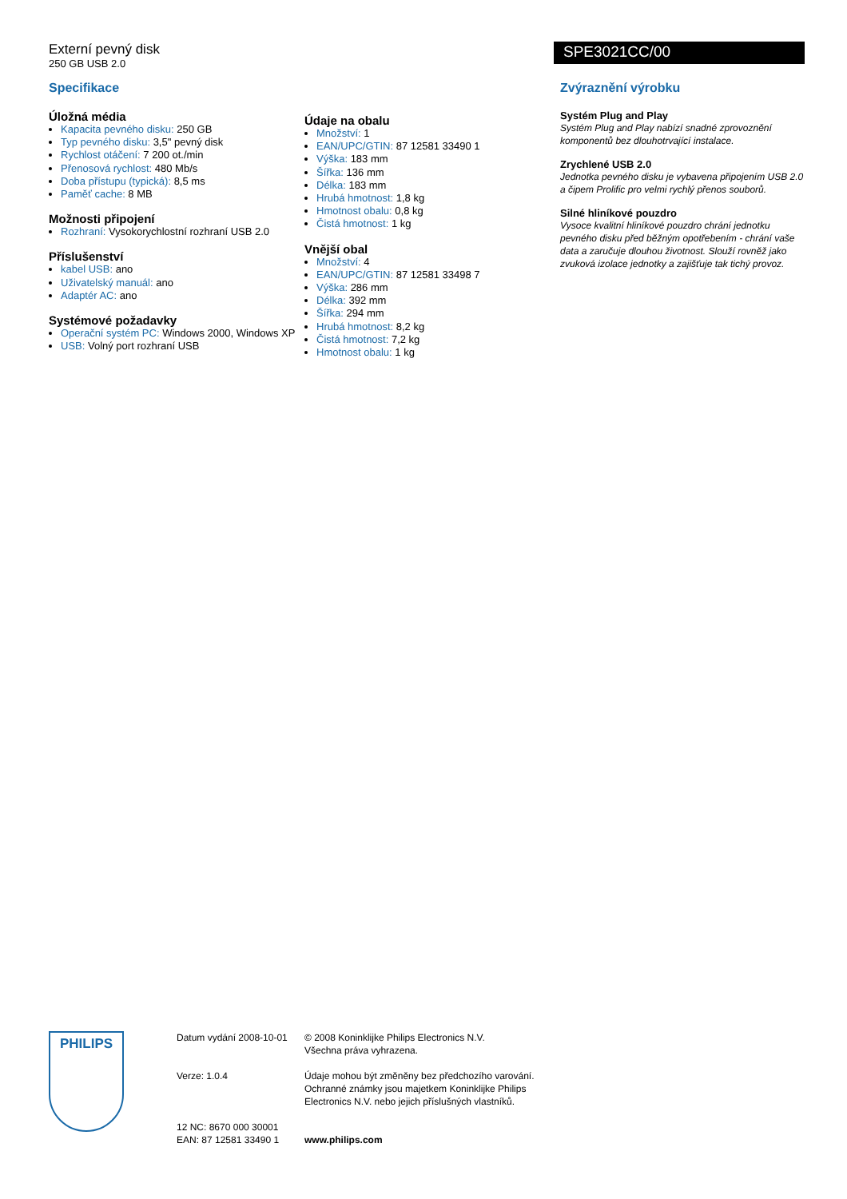Externí pevný disk
250 GB USB 2.0
SPE3021CC/00
Specifikace
Úložná média
Kapacita pevného disku: 250 GB
Typ pevného disku: 3,5" pevný disk
Rychlost otáčení: 7 200 ot./min
Přenosová rychlost: 480 Mb/s
Doba přístupu (typická): 8,5 ms
Paměť cache: 8 MB
Možnosti připojení
Rozhraní: Vysokorychlostní rozhraní USB 2.0
Příslušenství
kabel USB: ano
Uživatelský manuál: ano
Adaptér AC: ano
Systémové požadavky
Operační systém PC: Windows 2000, Windows XP
USB: Volný port rozhraní USB
Údaje na obalu
Množství: 1
EAN/UPC/GTIN: 87 12581 33490 1
Výška: 183 mm
Šířka: 136 mm
Délka: 183 mm
Hrubá hmotnost: 1,8 kg
Hmotnost obalu: 0,8 kg
Čistá hmotnost: 1 kg
Vnější obal
Množství: 4
EAN/UPC/GTIN: 87 12581 33498 7
Výška: 286 mm
Délka: 392 mm
Šířka: 294 mm
Hrubá hmotnost: 8,2 kg
Čistá hmotnost: 7,2 kg
Hmotnost obalu: 1 kg
Zvýraznění výrobku
Systém Plug and Play
Systém Plug and Play nabízí snadné zprovoznění komponentů bez dlouhotrvající instalace.
Zrychlené USB 2.0
Jednotka pevného disku je vybavena připojením USB 2.0 a čipem Prolific pro velmi rychlý přenos souborů.
Silné hliníkové pouzdro
Vysoce kvalitní hliníkové pouzdro chrání jednotku pevného disku před běžným opotřebením - chrání vaše data a zaručuje dlouhou životnost. Slouží rovněž jako zvuková izolace jednotky a zajišťuje tak tichý provoz.
PHILIPS
Datum vydání 2008-10-01
Verze: 1.0.4
12 NC: 8670 000 30001
EAN: 87 12581 33490 1
© 2008 Koninklijke Philips Electronics N.V.
Všechna práva vyhrazena.
Údaje mohou být změněny bez předchozího varování. Ochranné známky jsou majetkem Koninklijke Philips Electronics N.V. nebo jejich příslušných vlastníků.
www.philips.com